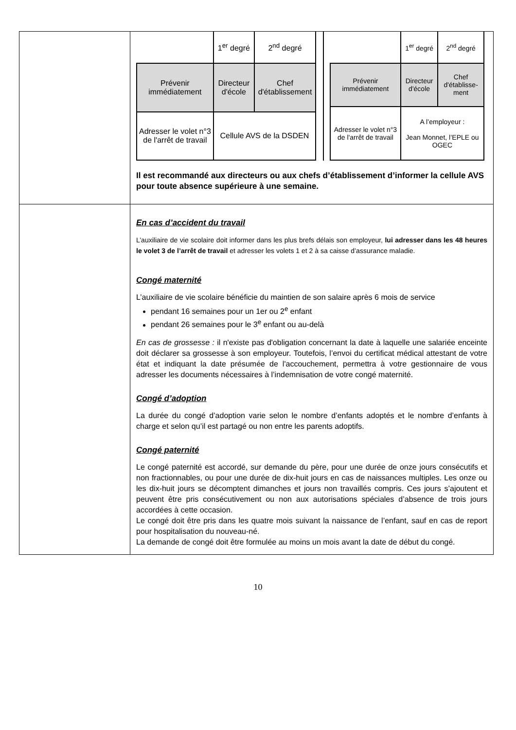| | / / 1<sup>er</sup> degré / 2<sup>nd</sup> degré / / Prévenir immédiatement / Directeur d'école / Chef d'établissement / / Adresser le volet n°3 de l'arrêt de travail / Cellule AVS de la DSDEN / / / / 1<sup>er</sup> degré / 2<sup>nd</sup> degré / / Prévenir immédiatement / Directeur d'école / Chef d'établisse-ment / / Adresser le volet n°3 de l'arrêt de travail / A l’employeur : Jean Monnet, l’EPLE ou OGEC / / Il est recommandé aux directeurs ou aux chefs d’établissement d’informer la cellule AVS pour toute absence supérieure à une semaine. |
| | En cas d’accident du travail L’auxiliaire de vie scolaire doit informer dans les plus brefs délais son employeur, lui adresser dans les 48 heures le volet 3 de l’arrêt de travail et adresser les volets 1 et 2 à sa caisse d’assurance maladie. Congé maternité L’auxiliaire de vie scolaire bénéficie du maintien de son salaire après 6 mois de service pendant 16 semaines pour un 1er ou 2<sup>e</sup> enfant pendant 26 semaines pour le 3<sup>e</sup> enfant ou au-delà En cas de grossesse : il n'existe pas d'obligation concernant la date à laquelle une salariée enceinte doit déclarer sa grossesse à son employeur. Toutefois, l’envoi du certificat médical attestant de votre état et indiquant la date présumée de l'accouchement, permettra à votre gestionnaire de vous adresser les documents nécessaires à l’indemnisation de votre congé maternité. Congé d’adoption La durée du congé d’adoption varie selon le nombre d’enfants adoptés et le nombre d’enfants à charge et selon qu’il est partagé ou non entre les parents adoptifs. Congé paternité Le congé paternité est accordé, sur demande du père, pour une durée de onze jours consécutifs et non fractionnables, ou pour une durée de dix-huit jours en cas de naissances multiples. Les onze ou les dix-huit jours se décomptent dimanches et jours non travaillés compris. Ces jours s’ajoutent et peuvent être pris consécutivement ou non aux autorisations spéciales d’absence de trois jours accordées à cette occasion. Le congé doit être pris dans les quatre mois suivant la naissance de l’enfant, sauf en cas de report pour hospitalisation du nouveau-né. La demande de congé doit être formulée au moins un mois avant la date de début du congé. |
10